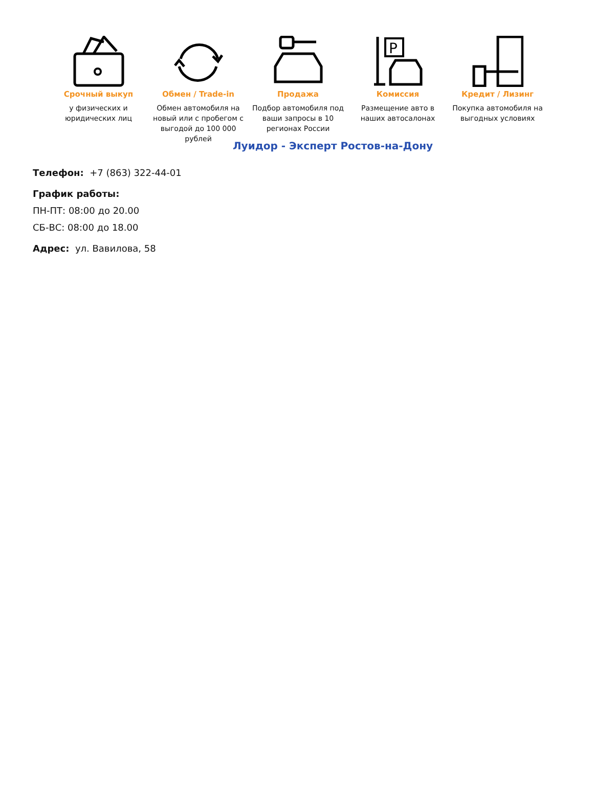Срочный выкуп
у физических и юридических лиц
Обмен / Trade-in
Обмен автомобиля на новый или с пробегом с выгодой до 100 000 рублей
Продажа
Подбор автомобиля под ваши запросы в 10 регионах России
P
Комиссия
Размещение авто в наших автосалонах
Кредит / Лизинг
Покупка автомобиля на выгодных условиях
Луидор - Эксперт Ростов-на-Дону
Телефон: +7 (863) 322-44-01
График работы:
ПН-ПТ: 08:00 до 20.00
СБ-ВС: 08:00 до 18.00
Адрес: ул. Вавилова, 58